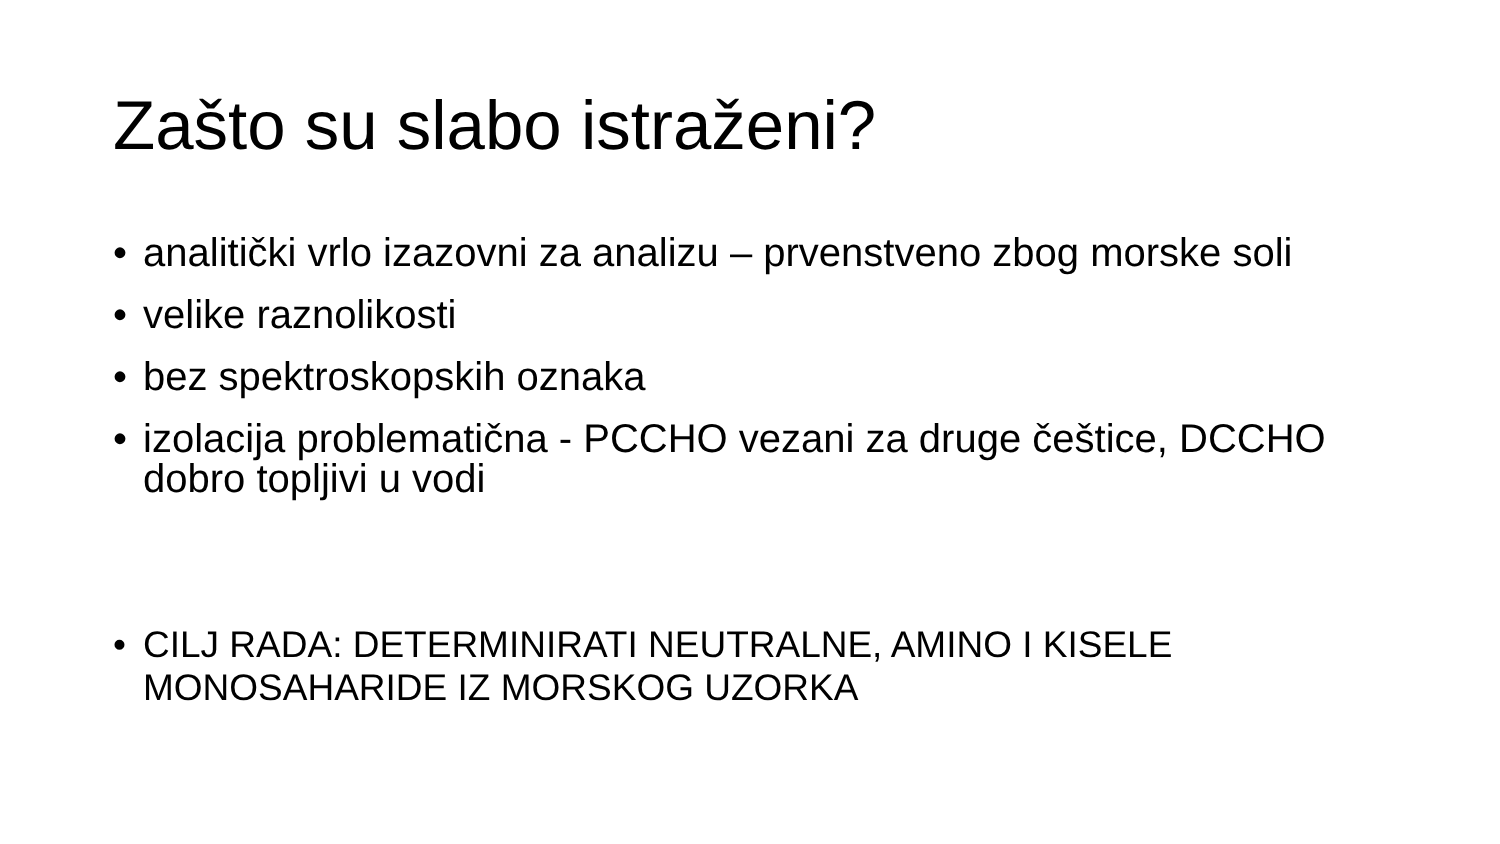Zašto su slabo istraženi?
• analitički vrlo izazovni za analizu – prvenstveno zbog morske soli
• velike raznolikosti
• bez spektroskopskih oznaka
• izolacija problematična - PCCHO vezani za druge češtice, DCCHO dobro topljivi u vodi
• CILJ RADA: DETERMINIRATI NEUTRALNE, AMINO I KISELE MONOSAHARIDE IZ MORSKOG UZORKA